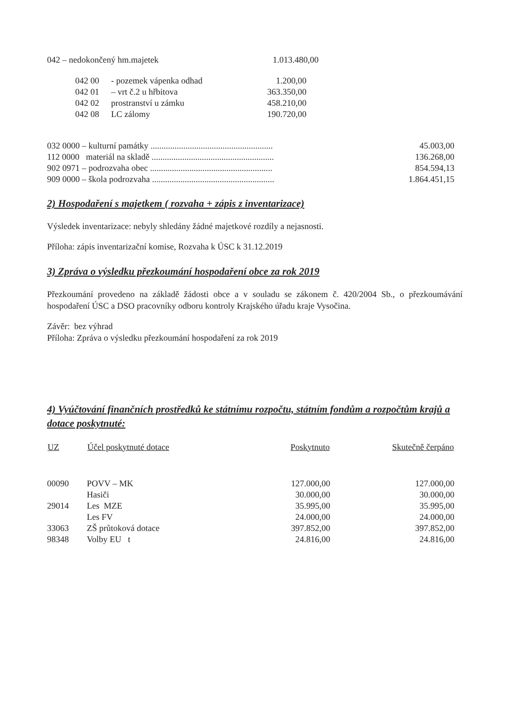| 042 – nedokončený hm.majetek | 1.013.480,00 |
| 042 00 | - pozemek vápenka odhad | 1.200,00 |
| 042 01 | – vrt č.2 u hřbitova | 363.350,00 |
| 042 02 | prostranství u zámku | 458.210,00 |
| 042 08 | LC zálomy | 190.720,00 |
| 032 0000 – kulturní památky ........................................................ | 45.003,00 |
| 112 0000 materiál na skladě ........................................................ | 136.268,00 |
| 902 0971 – podrozvaha obec ........................................................ | 854.594,13 |
| 909 0000 – škola podrozvaha ........................................................ | 1.864.451,15 |
2) Hospodaření s majetkem ( rozvaha + zápis z inventarizace)
Výsledek inventarizace: nebyly shledány žádné majetkové rozdíly a nejasnosti.
Příloha: zápis inventarizační komise, Rozvaha k ÚSC k 31.12.2019
3) Zpráva o výsledku přezkoumání hospodaření obce za rok 2019
Přezkoumání provedeno na základě žádosti obce a v souladu se zákonem č. 420/2004 Sb., o přezkoumávání hospodaření ÚSC a DSO pracovníky odboru kontroly Krajského úřadu kraje Vysočina.
Závěr: bez výhrad
Příloha: Zpráva o výsledku přezkoumání hospodaření za rok 2019
4) Vyúčtování finančních prostředků ke státnímu rozpočtu, státním fondům a rozpočtům krajů a dotace poskytnuté:
| UZ | Účel poskytnuté dotace | Poskytnuto | Skutečně čerpáno |
| --- | --- | --- | --- |
| 00090 | POVV – MK | 127.000,00 | 127.000,00 |
| | Hasiči | 30.000,00 | 30.000,00 |
| 29014 | Les MZE | 35.995,00 | 35.995,00 |
| | Les FV | 24.000,00 | 24.000,00 |
| 33063 | ZŠ průtoková dotace | 397.852,00 | 397.852,00 |
| 98348 | Volby EU t | 24.816,00 | 24.816,00 |